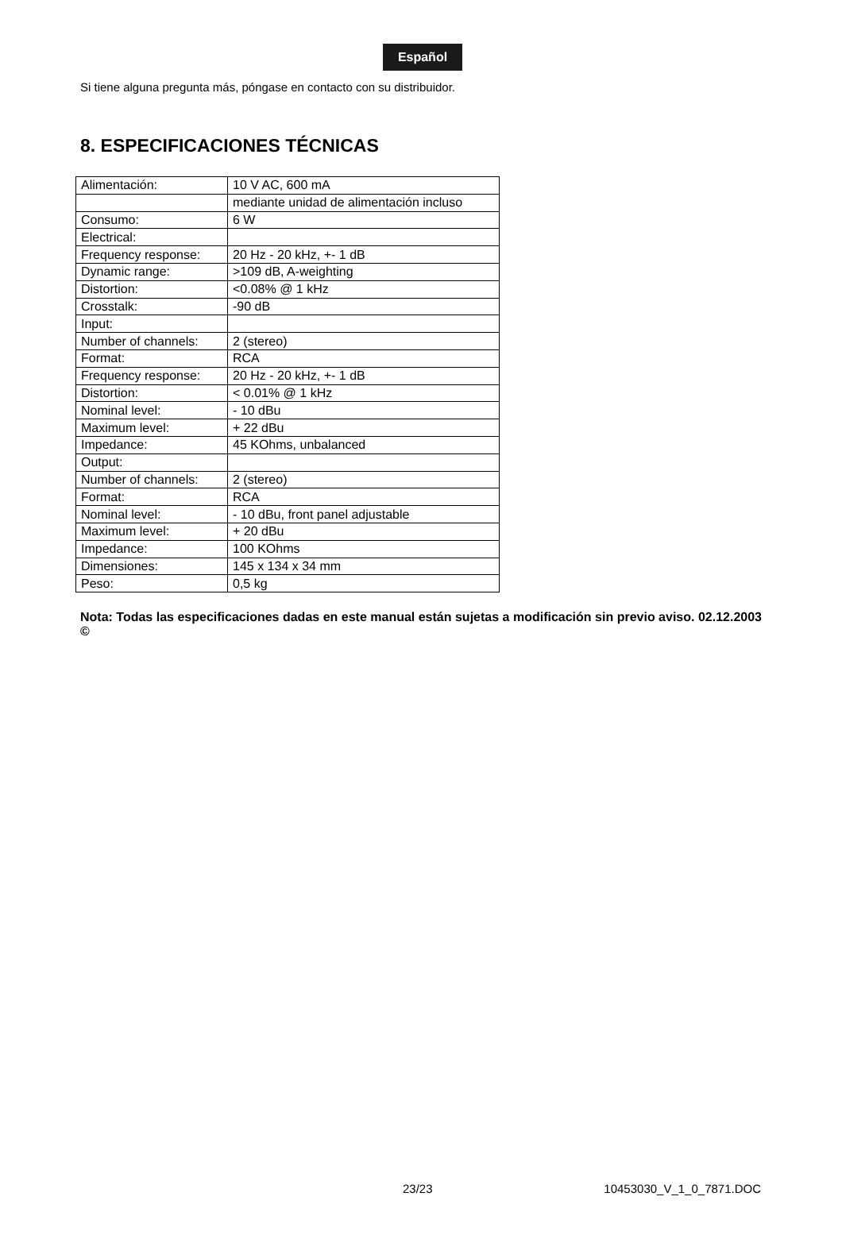Español
Si tiene alguna pregunta más, póngase en contacto con su distribuidor.
8. ESPECIFICACIONES TÉCNICAS
| Alimentación: | 10 V AC, 600 mA |
| | mediante unidad de alimentación incluso |
| Consumo: | 6 W |
| Electrical: | |
| Frequency response: | 20 Hz - 20 kHz, +- 1 dB |
| Dynamic range: | >109 dB, A-weighting |
| Distortion: | <0.08% @ 1 kHz |
| Crosstalk: | -90 dB |
| Input: | |
| Number of channels: | 2 (stereo) |
| Format: | RCA |
| Frequency response: | 20 Hz - 20 kHz, +- 1 dB |
| Distortion: | < 0.01% @ 1 kHz |
| Nominal level: | - 10 dBu |
| Maximum level: | + 22 dBu |
| Impedance: | 45 KOhms, unbalanced |
| Output: | |
| Number of channels: | 2 (stereo) |
| Format: | RCA |
| Nominal level: | - 10 dBu, front panel adjustable |
| Maximum level: | + 20 dBu |
| Impedance: | 100 KOhms |
| Dimensiones: | 145 x 134 x 34 mm |
| Peso: | 0,5 kg |
Nota: Todas las especificaciones dadas en este manual están sujetas a modificación sin previo aviso. 02.12.2003 ©
23/23 10453030_V_1_0_7871.DOC